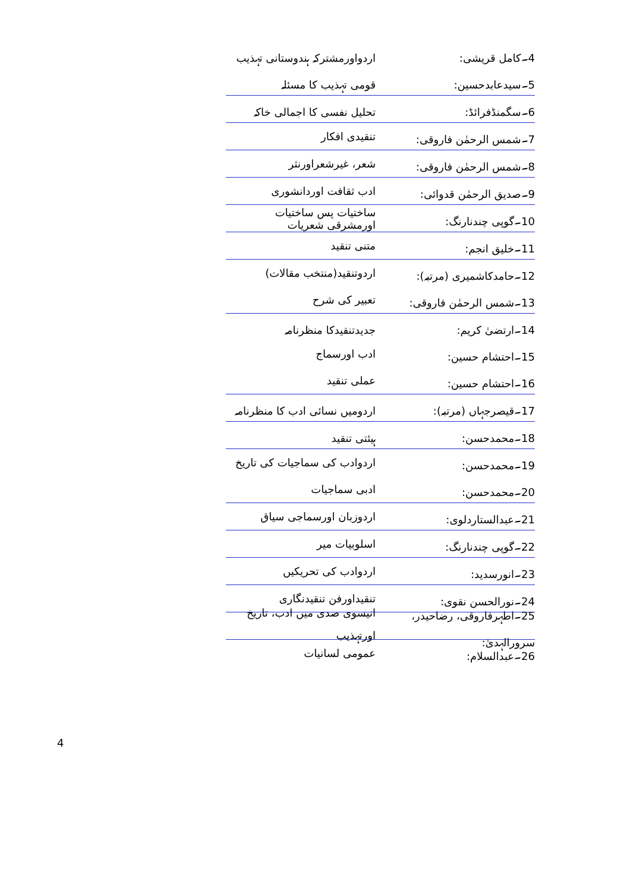4۔کامل قریشی: اردواورمشترکہ ہندوستانی تہذیب
5۔سیدعابدحسین: قومی تہذیب کا مسئلہ
6۔سگمنڈفرائڈ: تحلیل نفسی کا اجمالی خاکہ
7۔شمس الرحمٰن فاروقی: تنقیدی افکار
8۔شمس الرحمٰن فاروقی: شعر، غیرشعراورنثر
9۔صدیق الرحمٰن قدوائی: ادب ثقافت اوردانشوری
10۔گوپی چندنارنگ:
ساختیات پس ساختیات اورمشرقی شعریات
11۔خلیق انجم: متنی تنقید
12۔حامدکاشمیری (مرتبہ): اردوتنقید(منتخب مقالات)
13۔شمس الرحمٰن فاروقی: تعبیر کی شرح
14۔ارتضیٰ کریم: جدیدتنقیدکا منظرنامہ
15۔احتشام حسین: ادب اورسماج
16۔احتشام حسین: عملی تنقید
17۔قیصرجہاں (مرتبہ): اردومیں نسائی ادب کا منظرنامہ
18۔محمدحسن: ہیئتی تنقید
19۔محمدحسن: اردوادب کی سماجیات کی تاریخ
20۔محمدحسن: ادبی سماجیات
21۔عبدالستاردلوی: اردوزبان اورسماجی سیاق
22۔گوپی چندنارنگ: اسلوبیات میر
23۔انورسدید: اردوادب کی تحریکیں
24۔نورالحسن نقوی: تنقیداورفن تنقیدنگاری
25۔اطہرفاروقی، رضاحیدر، سرورالہدیٰ:
انیسوی صدی میں ادب، تاریخ اورتہذیب
26۔عبدالسلام: عمومی لسانیات
4